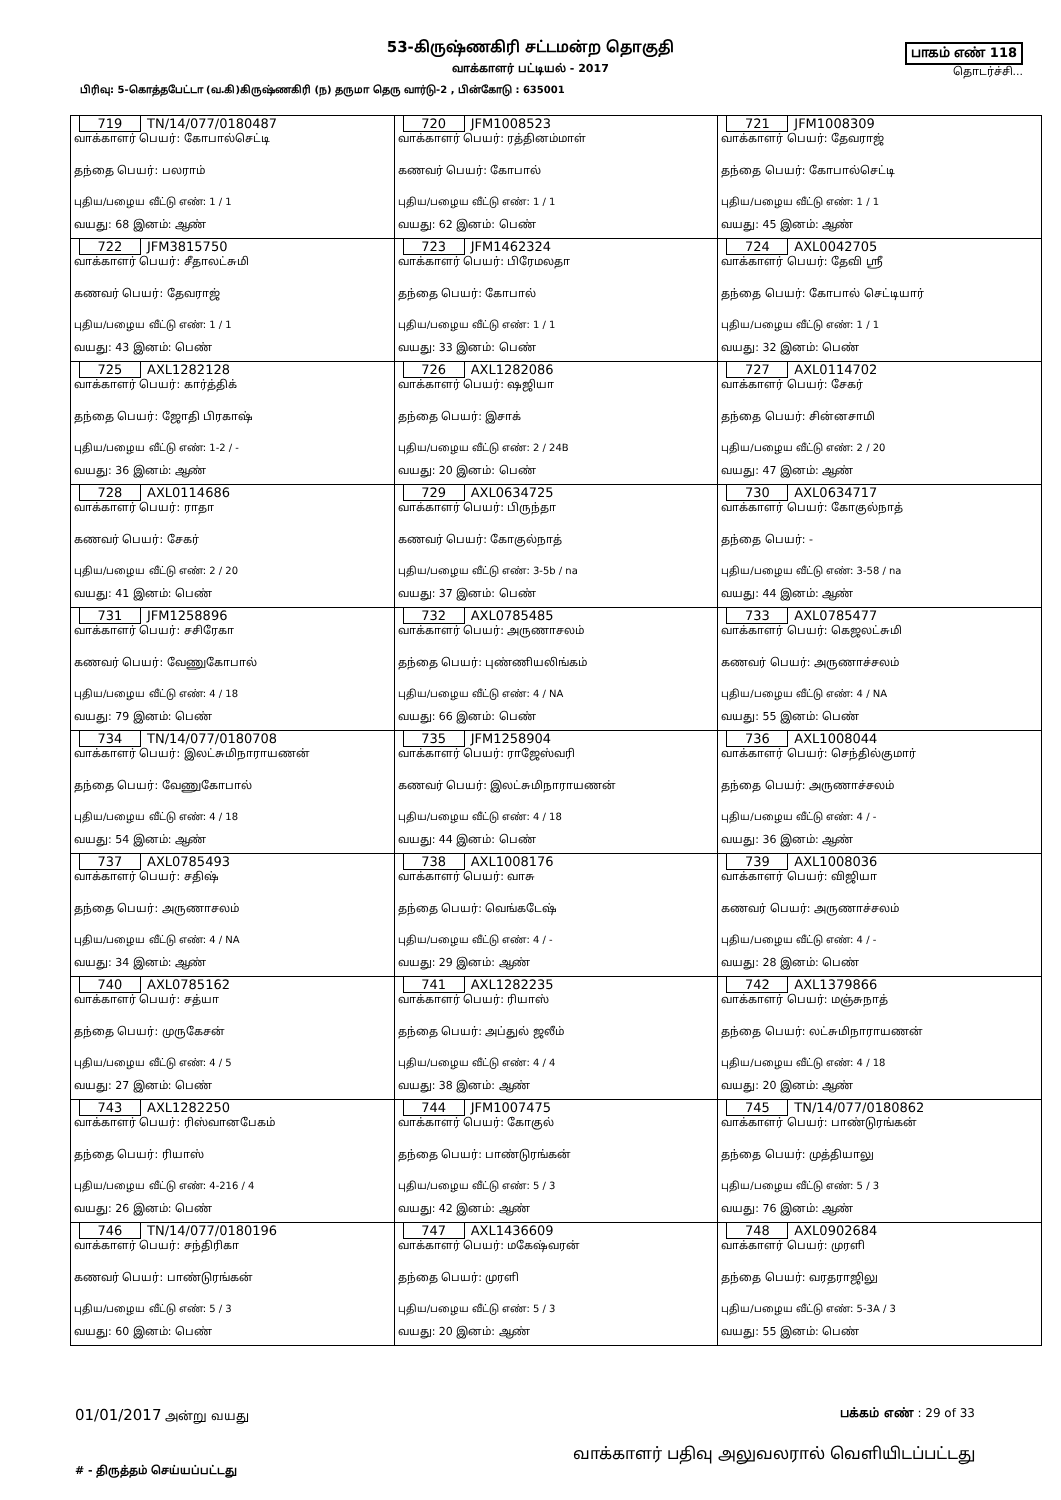53-கிருஷ்ணகிரி சட்டமன்ற தொகுதி
வாக்காளர் பட்டியல் - 2017
பாகம் எண் 118
தொடர்ச்சி...
பிரிவு: 5-கொத்தபேட்டா (வ.கி)கிருஷ்ணகிரி (ந) தருமா தெரு வார்டு-2 , பின்கோடு : 635001
| 719 TN/14/077/0180487 வாக்காளர் பெயர்: கோபால்செட்டி தந்தை பெயர்: பலராம் புதிய/பழைய வீட்டு எண்: 1 / 1 வயது: 68 இனம்: ஆண் | 720 JFM1008523 வாக்காளர் பெயர்: ரத்தினம்மாள் கணவர் பெயர்: கோபால் புதிய/பழைய வீட்டு எண்: 1 / 1 வயது: 62 இனம்: பெண் | 721 JFM1008309 வாக்காளர் பெயர்: தேவராஜ் தந்தை பெயர்: கோபால்செட்டி புதிய/பழைய வீட்டு எண்: 1 / 1 வயது: 45 இனம்: ஆண் |
| 722 JFM3815750 வாக்காளர் பெயர்: சீதாலட்சுமி கணவர் பெயர்: தேவராஜ் புதிய/பழைய வீட்டு எண்: 1 / 1 வயது: 43 இனம்: பெண் | 723 JFM1462324 வாக்காளர் பெயர்: பிரேமலதா தந்தை பெயர்: கோபால் புதிய/பழைய வீட்டு எண்: 1 / 1 வயது: 33 இனம்: பெண் | 724 AXL0042705 வாக்காளர் பெயர்: தேவி ஸ்ரீ தந்தை பெயர்: கோபால் செட்டியார் புதிய/பழைய வீட்டு எண்: 1 / 1 வயது: 32 இனம்: பெண் |
| 725 AXL1282128 வாக்காளர் பெயர்: கார்த்திக் தந்தை பெயர்: ஜோதி பிரகாஷ் புதிய/பழைய வீட்டு எண்: 1-2 / - வயது: 36 இனம்: ஆண் | 726 AXL1282086 வாக்காளர் பெயர்: ஷஜியா தந்தை பெயர்: இசாக் புதிய/பழைய வீட்டு எண்: 2 / 24B வயது: 20 இனம்: பெண் | 727 AXL0114702 வாக்காளர் பெயர்: சேகர் தந்தை பெயர்: சின்னசாமி புதிய/பழைய வீட்டு எண்: 2 / 20 வயது: 47 இனம்: ஆண் |
| 728 AXL0114686 வாக்காளர் பெயர்: ராதா கணவர் பெயர்: சேகர் புதிய/பழைய வீட்டு எண்: 2 / 20 வயது: 41 இனம்: பெண் | 729 AXL0634725 வாக்காளர் பெயர்: பிருந்தா கணவர் பெயர்: கோகுல்நாத் புதிய/பழைய வீட்டு எண்: 3-5b / na வயது: 37 இனம்: பெண் | 730 AXL0634717 வாக்காளர் பெயர்: கோகுல்நாத் தந்தை பெயர்: - புதிய/பழைய வீட்டு எண்: 3-58 / na வயது: 44 இனம்: ஆண் |
| 731 JFM1258896 வாக்காளர் பெயர்: சசிரேகா கணவர் பெயர்: வேணுகோபால் புதிய/பழைய வீட்டு எண்: 4 / 18 வயது: 79 இனம்: பெண் | 732 AXL0785485 வாக்காளர் பெயர்: அருணாசலம் தந்தை பெயர்: புண்ணியலிங்கம் புதிய/பழைய வீட்டு எண்: 4 / NA வயது: 66 இனம்: பெண் | 733 AXL0785477 வாக்காளர் பெயர்: கெஜலட்சுமி கணவர் பெயர்: அருணாச்சலம் புதிய/பழைய வீட்டு எண்: 4 / NA வயது: 55 இனம்: பெண் |
| 734 TN/14/077/0180708 வாக்காளர் பெயர்: இலட்சுமிநாராயணன் தந்தை பெயர்: வேணுகோபால் புதிய/பழைய வீட்டு எண்: 4 / 18 வயது: 54 இனம்: ஆண் | 735 JFM1258904 வாக்காளர் பெயர்: ராஜேஸ்வரி கணவர் பெயர்: இலட்சுமிநாராயணன் புதிய/பழைய வீட்டு எண்: 4 / 18 வயது: 44 இனம்: பெண் | 736 AXL1008044 வாக்காளர் பெயர்: செந்தில்குமார் தந்தை பெயர்: அருணாச்சலம் புதிய/பழைய வீட்டு எண்: 4 / - வயது: 36 இனம்: ஆண் |
| 737 AXL0785493 வாக்காளர் பெயர்: சதிஷ் தந்தை பெயர்: அருணாசலம் புதிய/பழைய வீட்டு எண்: 4 / NA வயது: 34 இனம்: ஆண் | 738 AXL1008176 வாக்காளர் பெயர்: வாசு தந்தை பெயர்: வெங்கடேஷ் புதிய/பழைய வீட்டு எண்: 4 / - வயது: 29 இனம்: ஆண் | 739 AXL1008036 வாக்காளர் பெயர்: விஜியா கணவர் பெயர்: அருணாச்சலம் புதிய/பழைய வீட்டு எண்: 4 / - வயது: 28 இனம்: பெண் |
| 740 AXL0785162 வாக்காளர் பெயர்: சத்யா தந்தை பெயர்: முருகேசன் புதிய/பழைய வீட்டு எண்: 4 / 5 வயது: 27 இனம்: பெண் | 741 AXL1282235 வாக்காளர் பெயர்: ரியாஸ் தந்தை பெயர்: அப்துல் ஜலீம் புதிய/பழைய வீட்டு எண்: 4 / 4 வயது: 38 இனம்: ஆண் | 742 AXL1379866 வாக்காளர் பெயர்: மஞ்சுநாத் தந்தை பெயர்: லட்சுமிநாராயணன் புதிய/பழைய வீட்டு எண்: 4 / 18 வயது: 20 இனம்: ஆண் |
| 743 AXL1282250 வாக்காளர் பெயர்: ரிஸ்வானபேகம் தந்தை பெயர்: ரியாஸ் புதிய/பழைய வீட்டு எண்: 4-216 / 4 வயது: 26 இனம்: பெண் | 744 JFM1007475 வாக்காளர் பெயர்: கோகுல் தந்தை பெயர்: பாண்டுரங்கன் புதிய/பழைய வீட்டு எண்: 5 / 3 வயது: 42 இனம்: ஆண் | 745 TN/14/077/0180862 வாக்காளர் பெயர்: பாண்டுரங்கன் தந்தை பெயர்: முத்தியாலு புதிய/பழைய வீட்டு எண்: 5 / 3 வயது: 76 இனம்: ஆண் |
| 746 TN/14/077/0180196 வாக்காளர் பெயர்: சந்திரிகா கணவர் பெயர்: பாண்டுரங்கன் புதிய/பழைய வீட்டு எண்: 5 / 3 வயது: 60 இனம்: பெண் | 747 AXL1436609 வாக்காளர் பெயர்: மகேஷ்வரன் தந்தை பெயர்: முரளி புதிய/பழைய வீட்டு எண்: 5 / 3 வயது: 20 இனம்: ஆண் | 748 AXL0902684 வாக்காளர் பெயர்: முரளி தந்தை பெயர்: வரதராஜிலு புதிய/பழைய வீட்டு எண்: 5-3A / 3 வயது: 55 இனம்: பெண் |
01/01/2017 அன்று வயது பக்கம் எண் : 29 of 33
# - திருத்தம் செய்யப்பட்டது வாக்காளர் பதிவு அலுவலரால் வெளியிடப்பட்டது